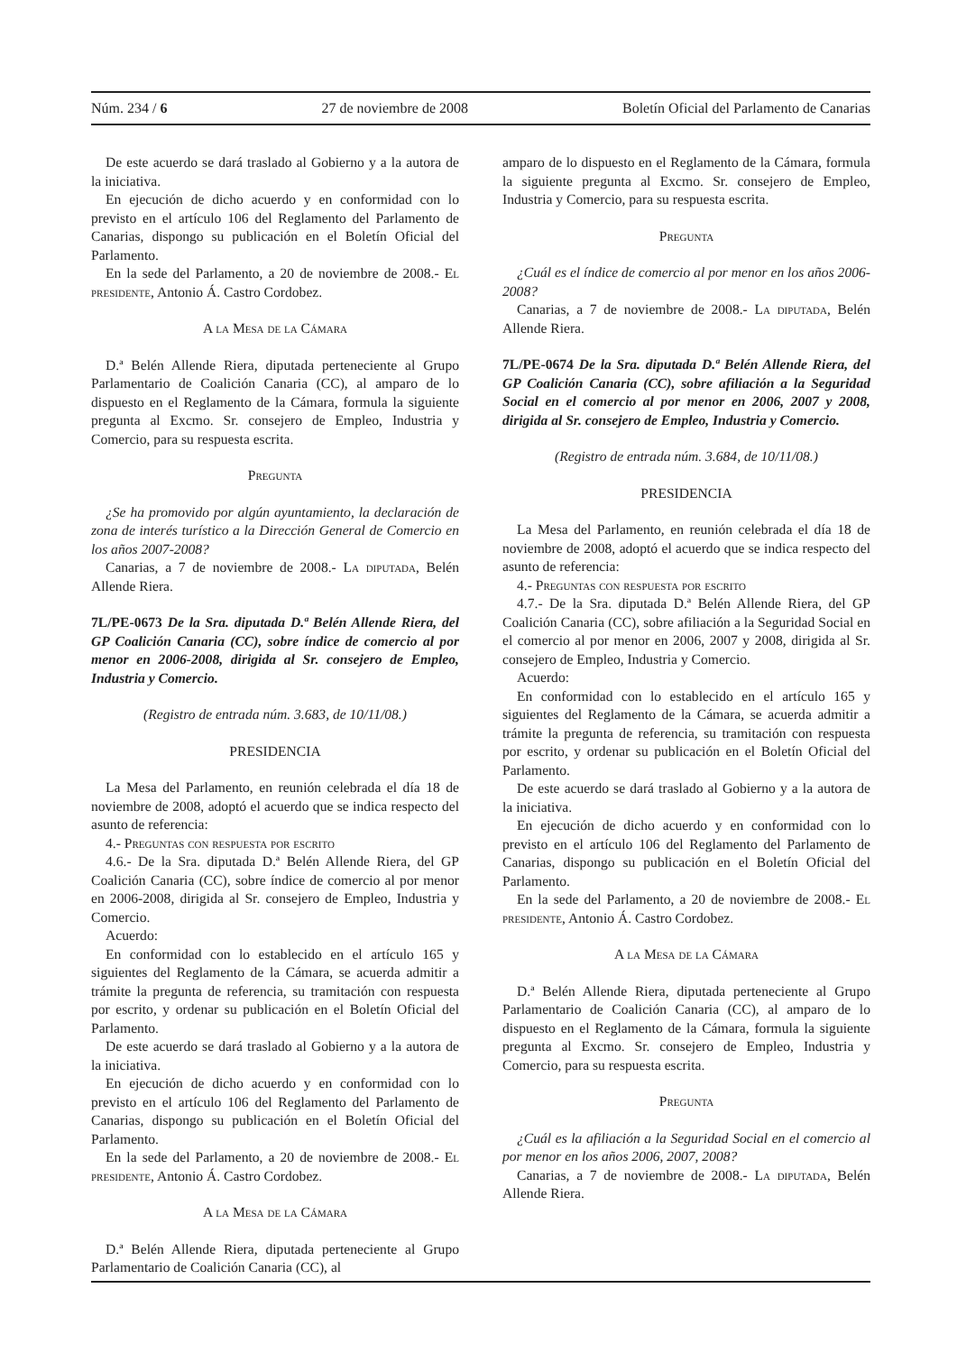Núm. 234 / 6 27 de noviembre de 2008 Boletín Oficial del Parlamento de Canarias
De este acuerdo se dará traslado al Gobierno y a la autora de la iniciativa.
En ejecución de dicho acuerdo y en conformidad con lo previsto en el artículo 106 del Reglamento del Parlamento de Canarias, dispongo su publicación en el Boletín Oficial del Parlamento.
En la sede del Parlamento, a 20 de noviembre de 2008.- El presidente, Antonio Á. Castro Cordobez.
A la Mesa de la Cámara
D.ª Belén Allende Riera, diputada perteneciente al Grupo Parlamentario de Coalición Canaria (CC), al amparo de lo dispuesto en el Reglamento de la Cámara, formula la siguiente pregunta al Excmo. Sr. consejero de Empleo, Industria y Comercio, para su respuesta escrita.
Pregunta
¿Se ha promovido por algún ayuntamiento, la declaración de zona de interés turístico a la Dirección General de Comercio en los años 2007-2008?
Canarias, a 7 de noviembre de 2008.- La diputada, Belén Allende Riera.
7L/PE-0673 De la Sra. diputada D.ª Belén Allende Riera, del GP Coalición Canaria (CC), sobre índice de comercio al por menor en 2006-2008, dirigida al Sr. consejero de Empleo, Industria y Comercio.
(Registro de entrada núm. 3.683, de 10/11/08.)
PRESIDENCIA
La Mesa del Parlamento, en reunión celebrada el día 18 de noviembre de 2008, adoptó el acuerdo que se indica respecto del asunto de referencia:
4.- Preguntas con respuesta por escrito
4.6.- De la Sra. diputada D.ª Belén Allende Riera, del GP Coalición Canaria (CC), sobre índice de comercio al por menor en 2006-2008, dirigida al Sr. consejero de Empleo, Industria y Comercio.
Acuerdo:
En conformidad con lo establecido en el artículo 165 y siguientes del Reglamento de la Cámara, se acuerda admitir a trámite la pregunta de referencia, su tramitación con respuesta por escrito, y ordenar su publicación en el Boletín Oficial del Parlamento.
De este acuerdo se dará traslado al Gobierno y a la autora de la iniciativa.
En ejecución de dicho acuerdo y en conformidad con lo previsto en el artículo 106 del Reglamento del Parlamento de Canarias, dispongo su publicación en el Boletín Oficial del Parlamento.
En la sede del Parlamento, a 20 de noviembre de 2008.- El presidente, Antonio Á. Castro Cordobez.
A la Mesa de la Cámara
D.ª Belén Allende Riera, diputada perteneciente al Grupo Parlamentario de Coalición Canaria (CC), al
amparo de lo dispuesto en el Reglamento de la Cámara, formula la siguiente pregunta al Excmo. Sr. consejero de Empleo, Industria y Comercio, para su respuesta escrita.
Pregunta
¿Cuál es el índice de comercio al por menor en los años 2006-2008?
Canarias, a 7 de noviembre de 2008.- La diputada, Belén Allende Riera.
7L/PE-0674 De la Sra. diputada D.ª Belén Allende Riera, del GP Coalición Canaria (CC), sobre afiliación a la Seguridad Social en el comercio al por menor en 2006, 2007 y 2008, dirigida al Sr. consejero de Empleo, Industria y Comercio.
(Registro de entrada núm. 3.684, de 10/11/08.)
PRESIDENCIA
La Mesa del Parlamento, en reunión celebrada el día 18 de noviembre de 2008, adoptó el acuerdo que se indica respecto del asunto de referencia:
4.- Preguntas con respuesta por escrito
4.7.- De la Sra. diputada D.ª Belén Allende Riera, del GP Coalición Canaria (CC), sobre afiliación a la Seguridad Social en el comercio al por menor en 2006, 2007 y 2008, dirigida al Sr. consejero de Empleo, Industria y Comercio.
Acuerdo:
En conformidad con lo establecido en el artículo 165 y siguientes del Reglamento de la Cámara, se acuerda admitir a trámite la pregunta de referencia, su tramitación con respuesta por escrito, y ordenar su publicación en el Boletín Oficial del Parlamento.
De este acuerdo se dará traslado al Gobierno y a la autora de la iniciativa.
En ejecución de dicho acuerdo y en conformidad con lo previsto en el artículo 106 del Reglamento del Parlamento de Canarias, dispongo su publicación en el Boletín Oficial del Parlamento.
En la sede del Parlamento, a 20 de noviembre de 2008.- El presidente, Antonio Á. Castro Cordobez.
A la Mesa de la Cámara
D.ª Belén Allende Riera, diputada perteneciente al Grupo Parlamentario de Coalición Canaria (CC), al amparo de lo dispuesto en el Reglamento de la Cámara, formula la siguiente pregunta al Excmo. Sr. consejero de Empleo, Industria y Comercio, para su respuesta escrita.
Pregunta
¿Cuál es la afiliación a la Seguridad Social en el comercio al por menor en los años 2006, 2007, 2008?
Canarias, a 7 de noviembre de 2008.- La diputada, Belén Allende Riera.